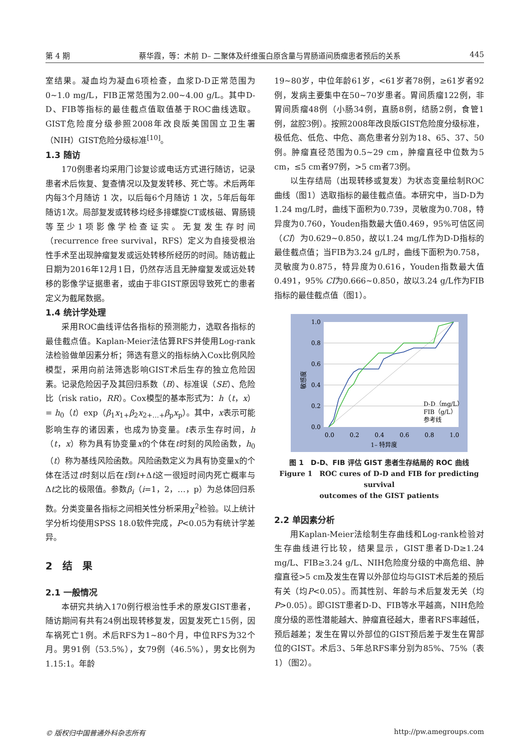第 4 期 蔡华霞，等：术前 D– 二聚体及纤维蛋白原含量与胃肠道间质瘤患者预后的关系 445
室结果。凝血均为凝血6项检查，血浆D-D正常范围为0~1.0 mg/L，FIB正常范围为2.00~4.00 g/L。其中D-D、FIB等指标的最佳截点值取值基于ROC曲线选取。GIST危险度分级参照2008年改良版美国国立卫生署（NIH）GIST危险分级标准<sup>[10]</sup>。
1.3 随访
170例患者均采用门诊复诊或电话方式进行随访，记录患者术后恢复、复查情况以及复发转移、死亡等。术后两年内每3个月随访 1 次，以后每6个月随访 1 次，5年后每年随访1次。局部复发或转移均经多排螺旋CT或核磁、胃肠镜等至少1项影像学检查证实。无复发生存时间（recurrence free survival，RFS）定义为自接受根治性手术至出现肿瘤复发或远处转移所经历的时间。随访截止日期为2016年12月1日，仍然存活且无肿瘤复发或远处转移的影像学证据患者，或由于非GIST原因导致死亡的患者定义为截尾数据。
1.4 统计学处理
采用ROC曲线评估各指标的预测能力，选取各指标的最佳截点值。Kaplan-Meier法估算RFS并使用Log-rank法检验做单因素分析；筛选有意义的指标纳入Cox比例风险模型，采用向前法筛选影响GIST术后生存的独立危险因素。记录危险因子及其回归系数（B）、标准误（SE）、危险比（risk ratio，RR）。Cox模型的基本形式为：h（t，x）= h<sub>0</sub>（t）exp（β<sub>1</sub>x<sub>1+</sub>β<sub>2</sub>x<sub>2+…+</sub>β<sub>p</sub>x<sub>p</sub>）。其中，x表示可能影响生存的诸因素，也成为协变量。t表示生存时间，h（t，x）称为具有协变量x的个体在t时刻的风险函数，h<sub>0</sub>（t）称为基线风险函数。风险函数定义为具有协变量x的个体在活过t时刻以后在t到t+Δt这一很短时间内死亡概率与Δt之比的极限值。参数β<sub>i</sub>（i=1，2，…，p）为总体回归系数。分类变量各指标之间相关性分析采用χ<sup>2</sup>检验。以上统计学分析均使用SPSS 18.0软件完成，P<0.05为有统计学差异。
2　结　果
2.1 一般情况
本研究共纳入170例行根治性手术的原发GIST患者，随访期间有共有24例出现转移复发，因复发死亡15例，因车祸死亡1例。术后RFS为1~80个月，中位RFS为32个月。男91例（53.5%），女79例（46.5%），男女比例为1.15:1。年龄
19~80岁，中位年龄61岁，<61岁者78例，≥61岁者92例，发病主要集中在50~70岁患者。胃间质瘤122例，非胃间质瘤48例（小肠34例，直肠8例，结肠2例，食管1例，盆腔3例）。按照2008年改良版GIST危险度分级标准，极低危、低危、中危、高危患者分别为18、65、37、50例。肿瘤直径范围为0.5~29 cm，肿瘤直径中位数为5 cm，≤5 cm者97例，>5 cm者73例。
以生存结局（出现转移或复发）为状态变量绘制ROC曲线（图1）选取指标的最佳截点值。本研究中，当D-D为1.24 mg/L时，曲线下面积为0.739，灵敏度为0.708，特异度为0.760，Youden指数最大值0.469，95%可信区间（CI）为0.629~0.850，故以1.24 mg/L作为D-D指标的最佳截点值；当FIB为3.24 g/L时，曲线下面积为0.758，灵敏度为0.875，特异度为0.616，Youden指数最大值0.491，95% CI为0.666~0.850，故以3.24 g/L作为FIB指标的最佳截点值（图1）。
1.0
0.8
0.6
0.4
0.2
0.0
0.0
0.2
0.4
0.6
0.8
1.0
1– 特异度
敏感度
D-D（mg/L）
FIB（g/L）
参考线
图 1　D-D、FIB 评估 GIST 患者生存结局的 ROC 曲线
Figure 1　ROC cures of D-D and FIB for predicting survival
outcomes of the GIST patients
2.2 单因素分析
用Kaplan-Meier法绘制生存曲线和Log-rank检验对生存曲线进行比较，结果显示，GIST患者D-D≥1.24 mg/L、FIB≥3.24 g/L、NIH危险度分级的中高危组、肿瘤直径>5 cm及发生在胃以外部位均与GIST术后差的预后有关（均P<0.05）。而其性别、年龄与术后复发无关（均P>0.05）。即GIST患者D-D、FIB等水平越高，NIH危险度分级的恶性潜能越大、肿瘤直径越大，患者RFS率越低，预后越差；发生在胃以外部位的GIST预后差于发生在胃部位的GIST。术后3、5年总RFS率分别为85%、75%（表1）（图2）。
© 版权归中国普通外科杂志所有 http://pw.amegroups.com